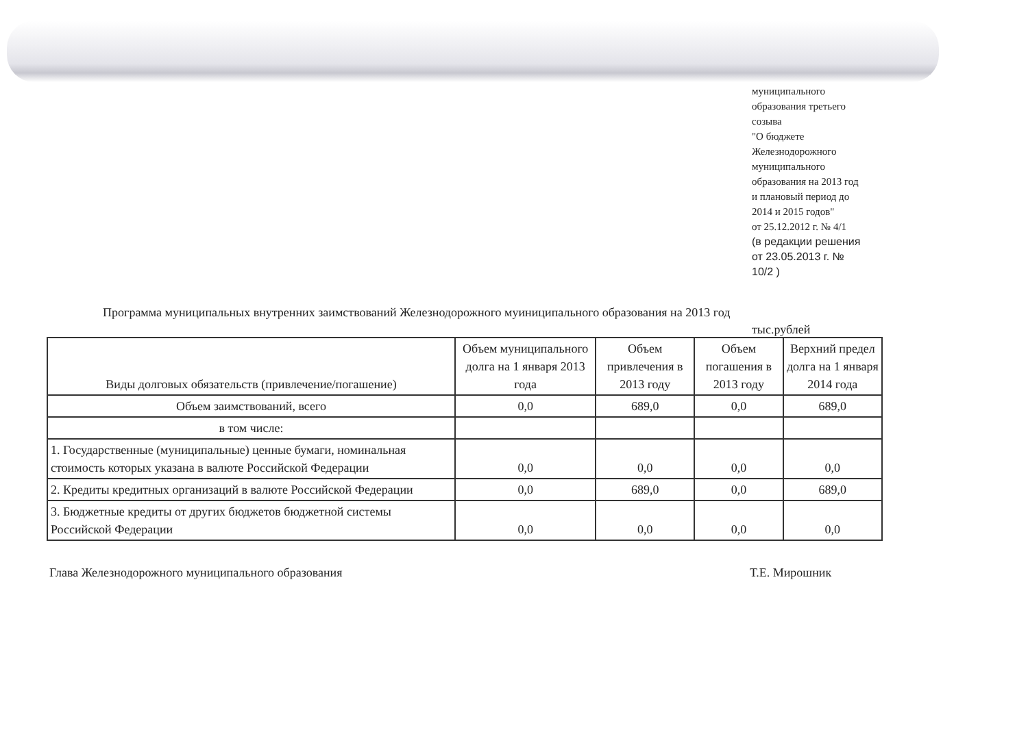муниципального
образования третьего
созыва
"О бюджете
Железнодорожного
муниципального
образования на 2013 год
и плановый период до
2014 и 2015 годов"
от 25.12.2012 г. № 4/1
(в редакции решения
от 23.05.2013 г. №
10/2 )
Программа муниципальных внутренних заимствований Железнодорожного муиниципального образования на 2013 год
тыс.рублей
| Виды долговых обязательств (привлечение/погашение) | Объем муниципального долга на 1 января 2013 года | Объем привлечения в 2013 году | Объем погашения в 2013 году | Верхний предел долга на 1 января 2014 года |
| --- | --- | --- | --- | --- |
| Объем заимствований, всего | 0,0 | 689,0 | 0,0 | 689,0 |
| в том числе: | | | | |
| 1. Государственные (муниципальные) ценные бумаги, номинальная стоимость которых указана в валюте Российской Федерации | 0,0 | 0,0 | 0,0 | 0,0 |
| 2. Кредиты кредитных организаций в валюте Российской Федерации | 0,0 | 689,0 | 0,0 | 689,0 |
| 3. Бюджетные кредиты от других бюджетов бюджетной системы Российской Федерации | 0,0 | 0,0 | 0,0 | 0,0 |
Глава Железнодорожного муниципального образования Т.Е. Мирошник